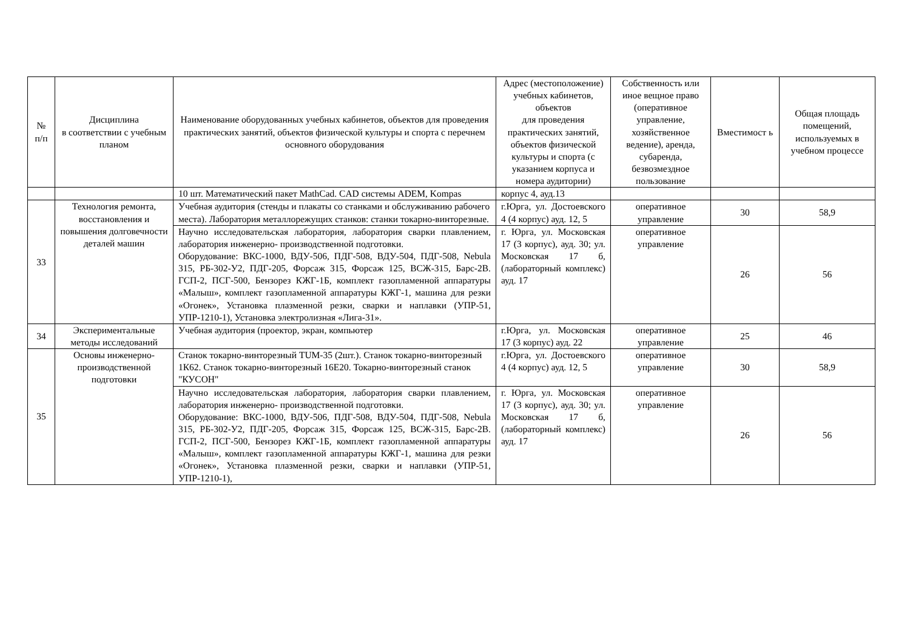| № п/п | Дисциплина в соответствии с учебным планом | Наименование оборудованных учебных кабинетов, объектов для проведения практических занятий, объектов физической культуры и спорта с перечнем основного оборудования | Адрес (местоположение) учебных кабинетов, объектов для проведения практических занятий, объектов физической культуры и спорта (с указанием корпуса и номера аудитории) | Собственность или иное вещное право (оперативное управление, хозяйственное ведение), аренда, субаренда, безвозмездное пользование | Вместимост ь | Общая площадь помещений, используемых в учебном процессе |
| --- | --- | --- | --- | --- | --- | --- |
| | | 10 шт. Математический пакет MathCad. CAD системы ADEM, Kompas | корпус 4, ауд.13 | | | |
| 33 | Технология ремонта, восстановления и повышения долговечности деталей машин | Учебная аудитория (стенды и плакаты со станками и обслуживанию рабочего места). Лаборатория металлорежущих станков: станки токарно-винторезные. | г.Юрга, ул. Достоевского 4 (4 корпус) ауд. 12, 5 | оперативное управление | 30 | 58,9 |
| | | Научно исследовательская лаборатория, лаборатория сварки плавлением, лаборатория инженерно- производственной подготовки. Оборудование: ВКС-1000, ВДУ-506, ПДГ-508, ВДУ-504, ПДГ-508, Nebula 315, РБ-302-У2, ПДГ-205, Форсаж 315, Форсаж 125, ВСЖ-315, Барс-2В. ГСП-2, ПСГ-500, Бензорез КЖГ-1Б, комплект газопламенной аппаратуры «Малыш», комплект газопламенной аппаратуры КЖГ-1, машина для резки «Огонек», Установка плазменной резки, сварки и наплавки (УПР-51, УПР-1210-1), Установка электролизная «Лига-31». | г. Юрга, ул. Московская 17 (3 корпус), ауд. 30; ул. Московская 17 б, (лабораторный комплекс) ауд. 17 | оперативное управление | 26 | 56 |
| 34 | Экспериментальные методы исследований | Учебная аудитория (проектор, экран, компьютер | г.Юрга, ул. Московская 17 (3 корпус) ауд. 22 | оперативное управление | 25 | 46 |
| 35 | Основы инженерно-производственной подготовки | Станок токарно-винторезный TUM-35 (2шт.). Станок токарно-винторезный 1К62. Станок токарно-винторезный 16Е20. Токарно-винторезный станок "КУСОН" | г.Юрга, ул. Достоевского 4 (4 корпус) ауд. 12, 5 | оперативное управление | 30 | 58,9 |
| | | Научно исследовательская лаборатория, лаборатория сварки плавлением, лаборатория инженерно- производственной подготовки. Оборудование: ВКС-1000, ВДУ-506, ПДГ-508, ВДУ-504, ПДГ-508, Nebula 315, РБ-302-У2, ПДГ-205, Форсаж 315, Форсаж 125, ВСЖ-315, Барс-2В. ГСП-2, ПСГ-500, Бензорез КЖГ-1Б, комплект газопламенной аппаратуры «Малыш», комплект газопламенной аппаратуры КЖГ-1, машина для резки «Огонек», Установка плазменной резки, сварки и наплавки (УПР-51, УПР-1210-1), | г. Юрга, ул. Московская 17 (3 корпус), ауд. 30; ул. Московская 17 б, (лабораторный комплекс) ауд. 17 | оперативное управление | 26 | 56 |